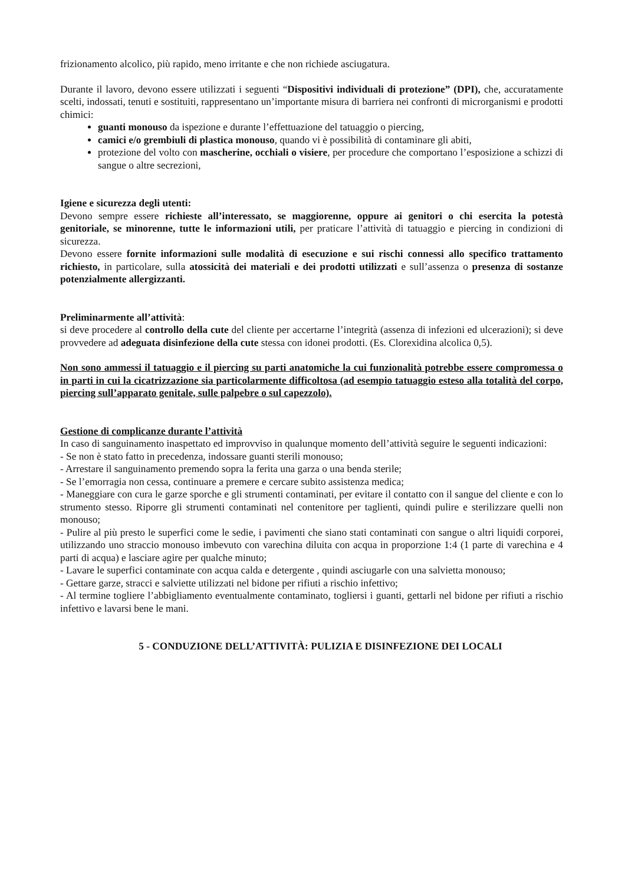frizionamento alcolico, più rapido, meno irritante e che non richiede asciugatura.
Durante il lavoro, devono essere utilizzati i seguenti “Dispositivi individuali di protezione” (DPI), che, accuratamente scelti, indossati, tenuti e sostituiti, rappresentano un’importante misura di barriera nei confronti di microrganismi e prodotti chimici:
guanti monouso da ispezione e durante l’effettuazione del tatuaggio o piercing,
camici e/o grembiuli di plastica monouso, quando vi è possibilità di contaminare gli abiti,
protezione del volto con mascherine, occhiali o visiere, per procedure che comportano l’esposizione a schizzi di sangue o altre secrezioni,
Igiene e sicurezza degli utenti:
Devono sempre essere richieste all’interessato, se maggiorenne, oppure ai genitori o chi esercita la potestà genitoriale, se minorenne, tutte le informazioni utili, per praticare l’attività di tatuaggio e piercing in condizioni di sicurezza.
Devono essere fornite informazioni sulle modalità di esecuzione e sui rischi connessi allo specifico trattamento richiesto, in particolare, sulla atossicità dei materiali e dei prodotti utilizzati e sull’assenza o presenza di sostanze potenzialmente allergizzanti.
Preliminarmente all’attività:
si deve procedere al controllo della cute del cliente per accertarne l’integrità (assenza di infezioni ed ulcerazioni); si deve provvedere ad adeguata disinfezione della cute stessa con idonei prodotti. (Es. Clorexidina alcolica 0,5).
Non sono ammessi il tatuaggio e il piercing su parti anatomiche la cui funzionalità potrebbe essere compromessa o in parti in cui la cicatrizzazione sia particolarmente difficoltosa (ad esempio tatuaggio esteso alla totalità del corpo, piercing sull’apparato genitale, sulle palpebre o sul capezzolo).
Gestione di complicanze durante l’attività
In caso di sanguinamento inaspettato ed improvviso in qualunque momento dell’attività seguire le seguenti indicazioni:
- Se non è stato fatto in precedenza, indossare guanti sterili monouso;
- Arrestare il sanguinamento premendo sopra la ferita una garza o una benda sterile;
- Se l’emorragia non cessa, continuare a premere e cercare subito assistenza medica;
- Maneggiare con cura le garze sporche e gli strumenti contaminati, per evitare il contatto con il sangue del cliente e con lo strumento stesso. Riporre gli strumenti contaminati nel contenitore per taglienti, quindi pulire e sterilizzare quelli non monouso;
- Pulire al più presto le superfici come le sedie, i pavimenti che siano stati contaminati con sangue o altri liquidi corporei, utilizzando uno straccio monouso imbevuto con varechina diluita con acqua in proporzione 1:4 (1 parte di varechina e 4 parti di acqua) e lasciare agire per qualche minuto;
- Lavare le superfici contaminate con acqua calda e detergente , quindi asciugarle con una salvietta monouso;
- Gettare garze, stracci e salviette utilizzati nel bidone per rifiuti a rischio infettivo;
- Al termine togliere l’abbigliamento eventualmente contaminato, togliersi i guanti, gettarli nel bidone per rifiuti a rischio infettivo e lavarsi bene le mani.
5 - CONDUZIONE DELL’ATTIVITÀ: PULIZIA E DISINFEZIONE DEI LOCALI